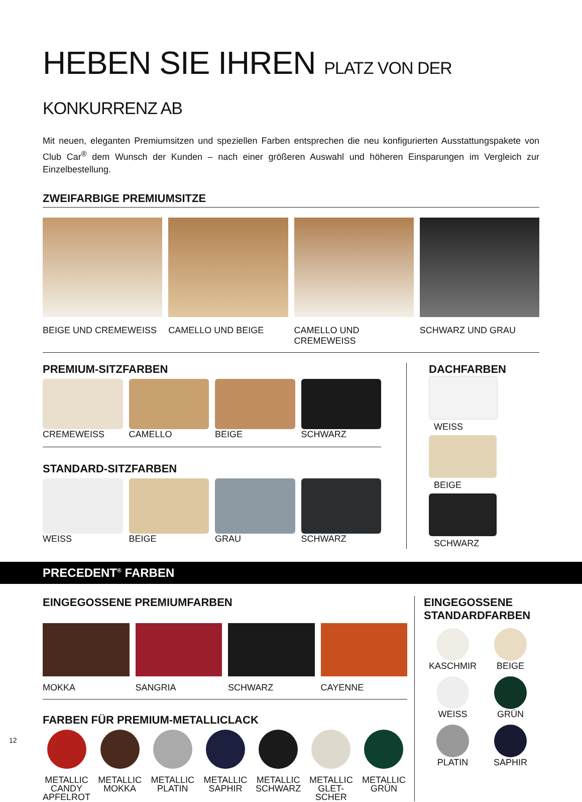HEBEN SIE IHREN PLATZ VON DER KONKURRENZ AB
Mit neuen, eleganten Premiumsitzen und speziellen Farben entsprechen die neu konfigurierten Ausstattungspakete von Club Car<sup>®</sup> dem Wunsch der Kunden – nach einer größeren Auswahl und höheren Einsparungen im Vergleich zur Einzelbestellung.
ZWEIFARBIGE PREMIUMSITZE
BEIGE UND CREMEWEISS CAMELLO UND BEIGE CAMELLO UND CREMEWEISS SCHWARZ UND GRAU
PREMIUM-SITZFARBEN
CREMEWEISS CAMELLO BEIGE SCHWARZ
STANDARD-SITZFARBEN
WEISS BEIGE GRAU SCHWARZ
DACHFARBEN
WEISS
BEIGE
SCHWARZ
PRECEDENT<sup>®</sup> FARBEN
EINGEGOSSENE PREMIUMFARBEN
MOKKA SANGRIA SCHWARZ CAYENNE
FARBEN FÜR PREMIUM-METALLICLACK
METALLIC CANDY APFELROT METALLIC MOKKA METALLIC PLATIN METALLIC SAPHIR METALLIC SCHWARZ METALLIC GLET-SCHER METALLIC GRÜN
EINGEGOSSENE STANDARDFARBEN
KASCHMIR
BEIGE
WEISS
GRÜN
PLATIN
SAPHIR
12